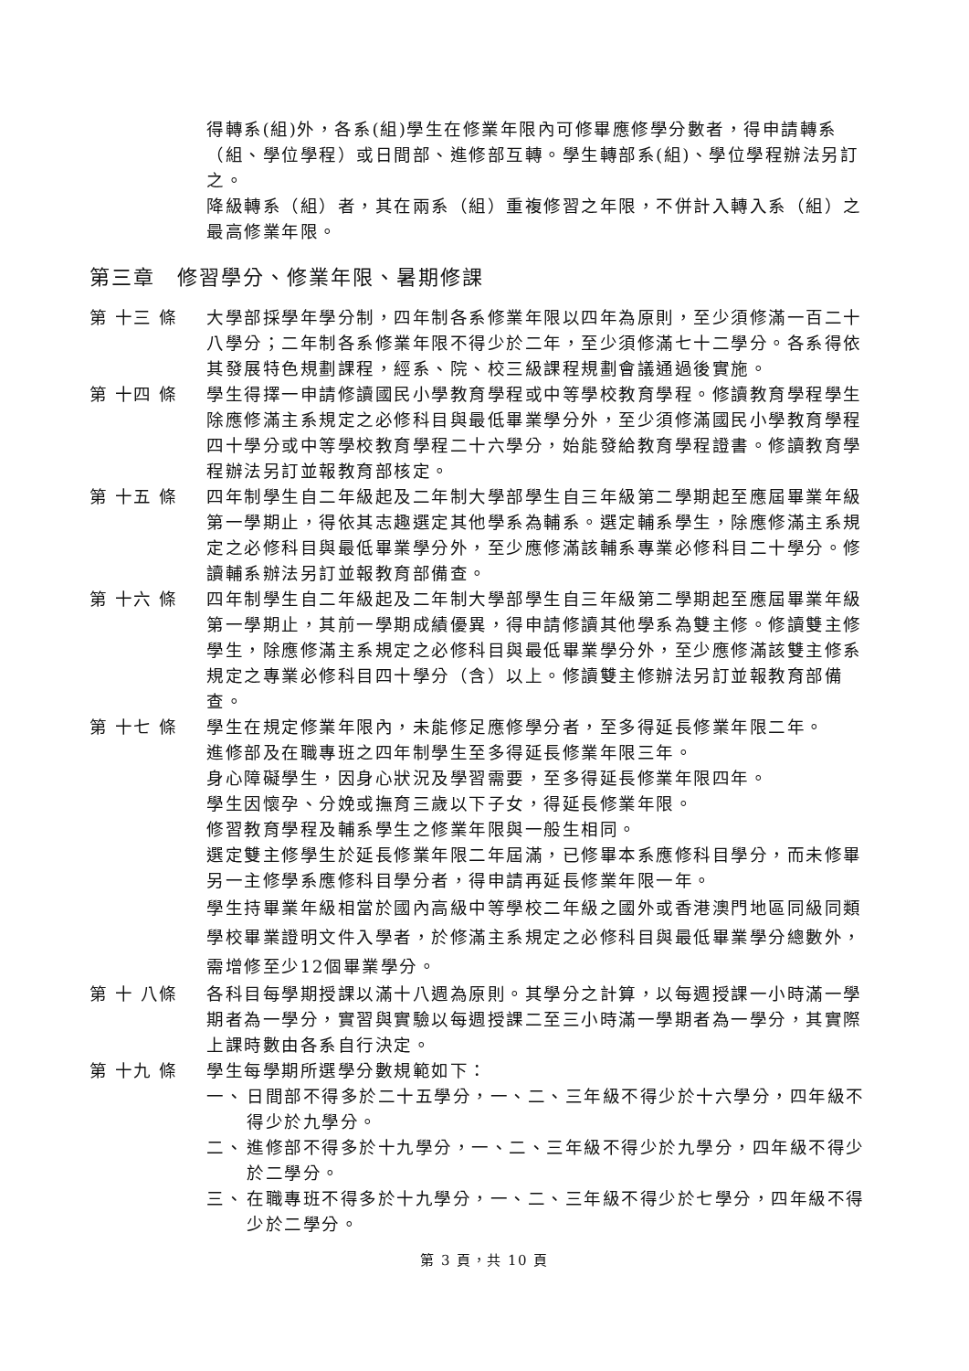得轉系(組)外，各系(組)學生在修業年限內可修畢應修學分數者，得申請轉系（組、學位學程）或日間部、進修部互轉。學生轉部系(組)、學位學程辦法另訂之。
降級轉系（組）者，其在兩系（組）重複修習之年限，不併計入轉入系（組）之最高修業年限。
第三章　修習學分、修業年限、暑期修課
第 十三 條 大學部採學年學分制，四年制各系修業年限以四年為原則，至少須修滿一百二十八學分；二年制各系修業年限不得少於二年，至少須修滿七十二學分。各系得依其發展特色規劃課程，經系、院、校三級課程規劃會議通過後實施。
第 十四 條 學生得擇一申請修讀國民小學教育學程或中等學校教育學程。修讀教育學程學生除應修滿主系規定之必修科目與最低畢業學分外，至少須修滿國民小學教育學程四十學分或中等學校教育學程二十六學分，始能發給教育學程證書。修讀教育學程辦法另訂並報教育部核定。
第 十五 條 四年制學生自二年級起及二年制大學部學生自三年級第二學期起至應屆畢業年級第一學期止，得依其志趣選定其他學系為輔系。選定輔系學生，除應修滿主系規定之必修科目與最低畢業學分外，至少應修滿該輔系專業必修科目二十學分。修讀輔系辦法另訂並報教育部備查。
第 十六 條 四年制學生自二年級起及二年制大學部學生自三年級第二學期起至應屆畢業年級第一學期止，其前一學期成績優異，得申請修讀其他學系為雙主修。修讀雙主修學生，除應修滿主系規定之必修科目與最低畢業學分外，至少應修滿該雙主修系規定之專業必修科目四十學分（含）以上。修讀雙主修辦法另訂並報教育部備查。
第 十七 條 學生在規定修業年限內，未能修足應修學分者，至多得延長修業年限二年。
進修部及在職專班之四年制學生至多得延長修業年限三年。
身心障礙學生，因身心狀況及學習需要，至多得延長修業年限四年。
學生因懷孕、分娩或撫育三歲以下子女，得延長修業年限。
修習教育學程及輔系學生之修業年限與一般生相同。
選定雙主修學生於延長修業年限二年屆滿，已修畢本系應修科目學分，而未修畢另一主修學系應修科目學分者，得申請再延長修業年限一年。
學生持畢業年級相當於國內高級中等學校二年級之國外或香港澳門地區同級同類學校畢業證明文件入學者，於修滿主系規定之必修科目與最低畢業學分總數外，需增修至少12個畢業學分。
第 十 八條 各科目每學期授課以滿十八週為原則。其學分之計算，以每週授課一小時滿一學期者為一學分，實習與實驗以每週授課二至三小時滿一學期者為一學分，其實際上課時數由各系自行決定。
第 十九 條 學生每學期所選學分數規範如下：
一、 日間部不得多於二十五學分，一、二、三年級不得少於十六學分，四年級不得少於九學分。
二、 進修部不得多於十九學分，一、二、三年級不得少於九學分，四年級不得少於二學分。
三、 在職專班不得多於十九學分，一、二、三年級不得少於七學分，四年級不得少於二學分。
第 3 頁，共 10 頁